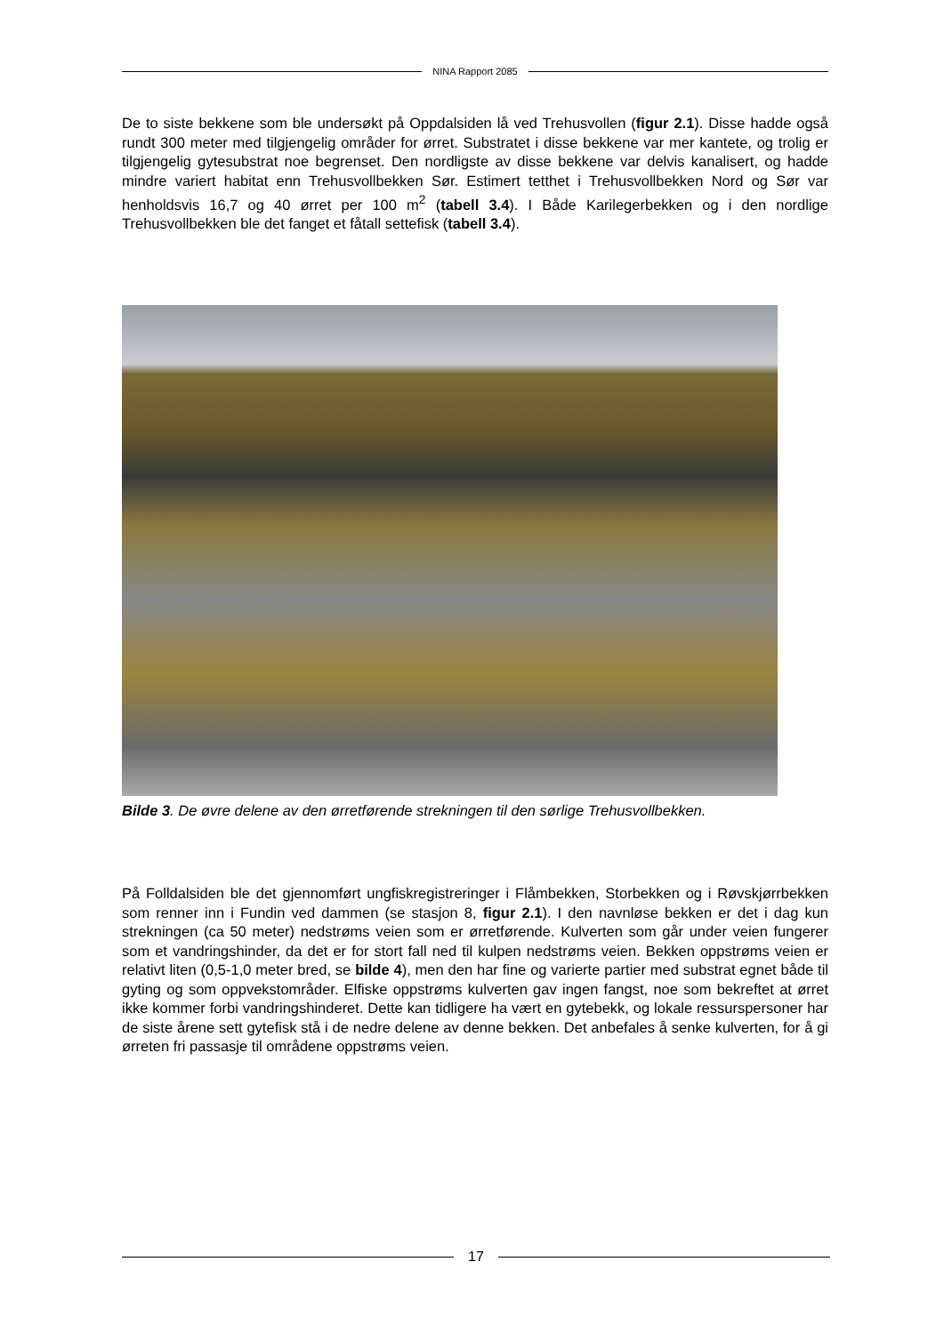NINA Rapport 2085
De to siste bekkene som ble undersøkt på Oppdalsiden lå ved Trehusvollen (figur 2.1). Disse hadde også rundt 300 meter med tilgjengelig områder for ørret. Substratet i disse bekkene var mer kantete, og trolig er tilgjengelig gytesubstrat noe begrenset. Den nordligste av disse bekkene var delvis kanalisert, og hadde mindre variert habitat enn Trehusvollbekken Sør. Estimert tetthet i Trehusvollbekken Nord og Sør var henholdsvis 16,7 og 40 ørret per 100 m<sup>2</sup> (tabell 3.4). I Både Karilegerbekken og i den nordlige Trehusvollbekken ble det fanget et fåtall settefisk (tabell 3.4).
Bilde 3. De øvre delene av den ørretførende strekningen til den sørlige Trehusvollbekken.
På Folldalsiden ble det gjennomført ungfiskregistreringer i Flåmbekken, Storbekken og i Røvskjørrbekken som renner inn i Fundin ved dammen (se stasjon 8, figur 2.1). I den navnløse bekken er det i dag kun strekningen (ca 50 meter) nedstrøms veien som er ørretførende. Kulverten som går under veien fungerer som et vandringshinder, da det er for stort fall ned til kulpen nedstrøms veien. Bekken oppstrøms veien er relativt liten (0,5-1,0 meter bred, se bilde 4), men den har fine og varierte partier med substrat egnet både til gyting og som oppvekstområder. Elfiske oppstrøms kulverten gav ingen fangst, noe som bekreftet at ørret ikke kommer forbi vandringshinderet. Dette kan tidligere ha vært en gytebekk, og lokale ressurspersoner har de siste årene sett gytefisk stå i de nedre delene av denne bekken. Det anbefales å senke kulverten, for å gi ørreten fri passasje til områdene oppstrøms veien.
17